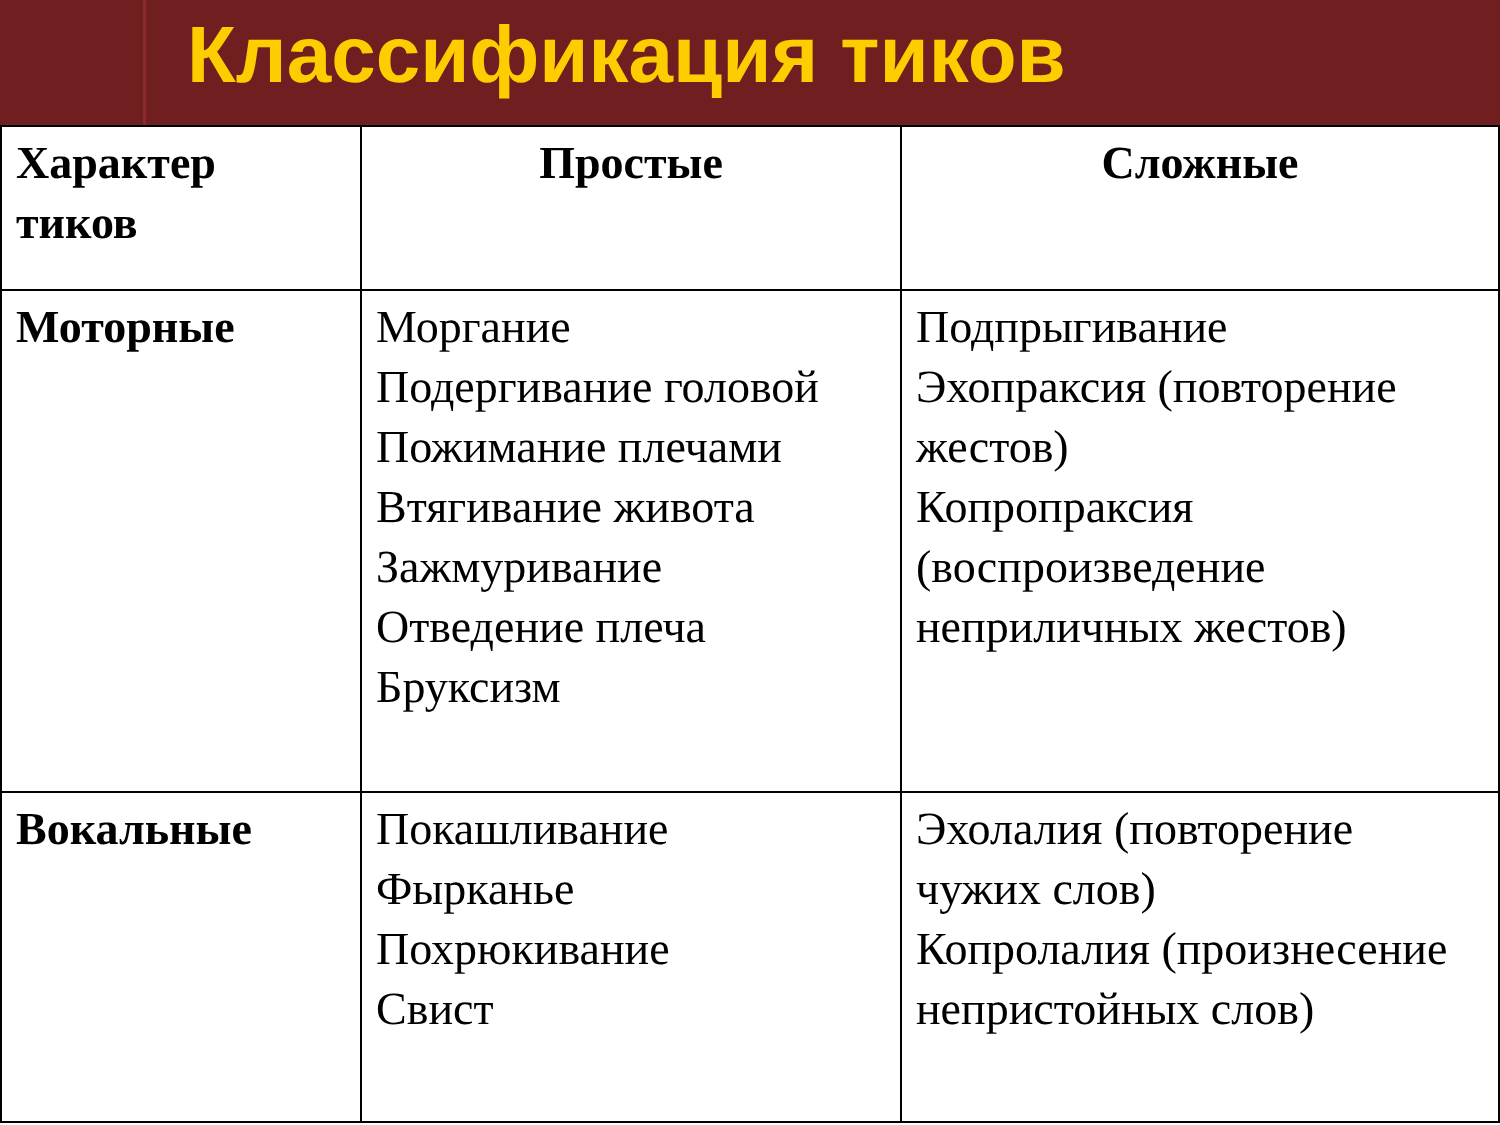Классификация тиков
| Характер тиков | Простые | Сложные |
| --- | --- | --- |
| Моторные | Моргание Подергивание головой Пожимание плечами Втягивание живота Зажмуривание Отведение плеча Бруксизм | Подпрыгивание Эхопраксия (повторение жестов) Копропраксия (воспроизведение неприличных жестов) |
| Вокальные | Покашливание Фырканье Похрюкивание Свист | Эхолалия (повторение чужих слов) Копролалия (произнесение непристойных слов) |